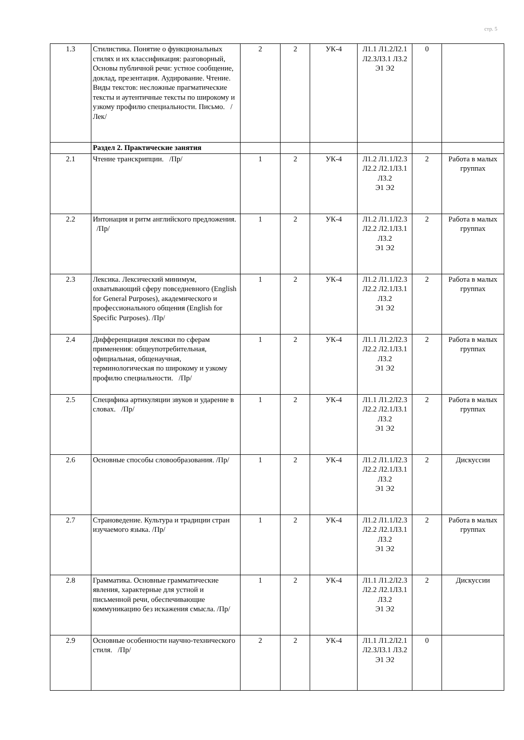стр. 5
| 1.3 | Стилистика. Понятие о функциональных стилях и их классификация: разговорный, Основы публичной речи: устное сообщение, доклад, презентация. Аудирование. Чтение. Виды текстов: несложные прагматические тексты и аутентичные тексты по широкому и узкому профилю специальности. Письмо. /Лек/ | 2 | 2 | УК-4 | Л1.1 Л1.2Л2.1 Л2.3Л3.1 Л3.2 Э1 Э2 | 0 | |
| | Раздел 2. Практические занятия | | | | | | |
| 2.1 | Чтение транскрипции. /Пр/ | 1 | 2 | УК-4 | Л1.2 Л1.1Л2.3 Л2.2 Л2.1Л3.1 Л3.2 Э1 Э2 | 2 | Работа в малых группах |
| 2.2 | Интонация и ритм английского предложения. /Пр/ | 1 | 2 | УК-4 | Л1.2 Л1.1Л2.3 Л2.2 Л2.1Л3.1 Л3.2 Э1 Э2 | 2 | Работа в малых группах |
| 2.3 | Лексика. Лексический минимум, охватывающий сферу повседневного (English for General Purposes), академического и профессионального общения (English for Specific Purposes). /Пр/ | 1 | 2 | УК-4 | Л1.2 Л1.1Л2.3 Л2.2 Л2.1Л3.1 Л3.2 Э1 Э2 | 2 | Работа в малых группах |
| 2.4 | Дифференциация лексики по сферам применения: общеупотребительная, официальная, общенаучная, терминологическая по широкому и узкому профилю специальности. /Пр/ | 1 | 2 | УК-4 | Л1.1 Л1.2Л2.3 Л2.2 Л2.1Л3.1 Л3.2 Э1 Э2 | 2 | Работа в малых группах |
| 2.5 | Специфика артикуляции звуков и ударение в словах. /Пр/ | 1 | 2 | УК-4 | Л1.1 Л1.2Л2.3 Л2.2 Л2.1Л3.1 Л3.2 Э1 Э2 | 2 | Работа в малых группах |
| 2.6 | Основные способы словообразования. /Пр/ | 1 | 2 | УК-4 | Л1.2 Л1.1Л2.3 Л2.2 Л2.1Л3.1 Л3.2 Э1 Э2 | 2 | Дискуссии |
| 2.7 | Страноведение. Культура и традиции стран изучаемого языка. /Пр/ | 1 | 2 | УК-4 | Л1.2 Л1.1Л2.3 Л2.2 Л2.1Л3.1 Л3.2 Э1 Э2 | 2 | Работа в малых группах |
| 2.8 | Грамматика. Основные грамматические явления, характерные для устной и письменной речи, обеспечивающие коммуникацию без искажения смысла. /Пр/ | 1 | 2 | УК-4 | Л1.1 Л1.2Л2.3 Л2.2 Л2.1Л3.1 Л3.2 Э1 Э2 | 2 | Дискуссии |
| 2.9 | Основные особенности научно-технического стиля. /Пр/ | 2 | 2 | УК-4 | Л1.1 Л1.2Л2.1 Л2.3Л3.1 Л3.2 Э1 Э2 | 0 | |